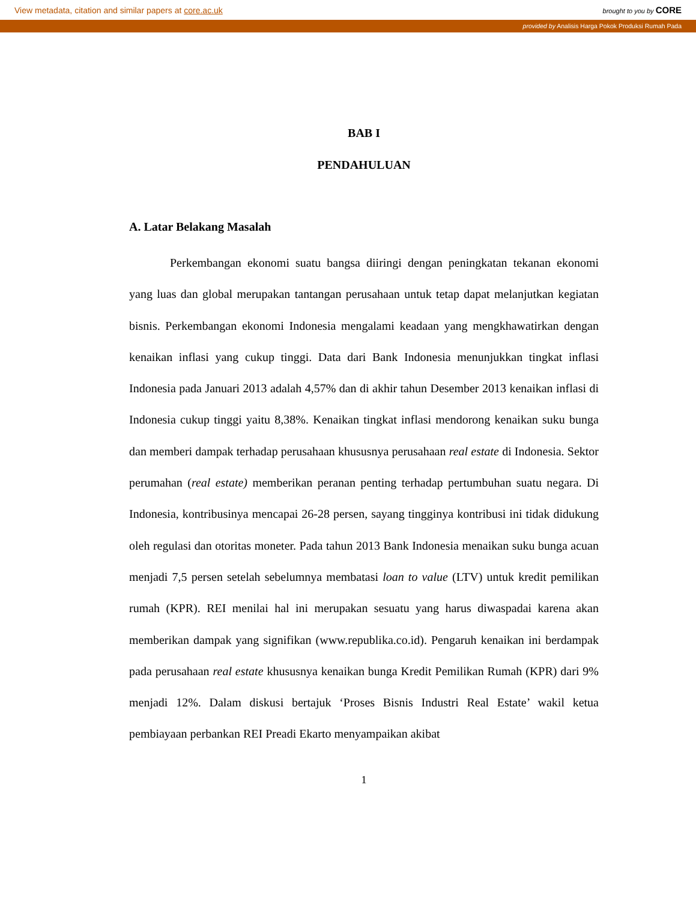View metadata, citation and similar papers at core.ac.uk brought to you by CORE
provided by Analisis Harga Pokok Produksi Rumah Pada
BAB I
PENDAHULUAN
A. Latar Belakang Masalah
Perkembangan ekonomi suatu bangsa diiringi dengan peningkatan tekanan ekonomi yang luas dan global merupakan tantangan perusahaan untuk tetap dapat melanjutkan kegiatan bisnis. Perkembangan ekonomi Indonesia mengalami keadaan yang mengkhawatirkan dengan kenaikan inflasi yang cukup tinggi. Data dari Bank Indonesia menunjukkan tingkat inflasi Indonesia pada Januari 2013 adalah 4,57% dan di akhir tahun Desember 2013 kenaikan inflasi di Indonesia cukup tinggi yaitu 8,38%. Kenaikan tingkat inflasi mendorong kenaikan suku bunga dan memberi dampak terhadap perusahaan khususnya perusahaan real estate di Indonesia. Sektor perumahan (real estate) memberikan peranan penting terhadap pertumbuhan suatu negara. Di Indonesia, kontribusinya mencapai 26-28 persen, sayang tingginya kontribusi ini tidak didukung oleh regulasi dan otoritas moneter. Pada tahun 2013 Bank Indonesia menaikan suku bunga acuan menjadi 7,5 persen setelah sebelumnya membatasi loan to value (LTV) untuk kredit pemilikan rumah (KPR). REI menilai hal ini merupakan sesuatu yang harus diwaspadai karena akan memberikan dampak yang signifikan (www.republika.co.id). Pengaruh kenaikan ini berdampak pada perusahaan real estate khususnya kenaikan bunga Kredit Pemilikan Rumah (KPR) dari 9% menjadi 12%. Dalam diskusi bertajuk ‘Proses Bisnis Industri Real Estate’ wakil ketua pembiayaan perbankan REI Preadi Ekarto menyampaikan akibat
1